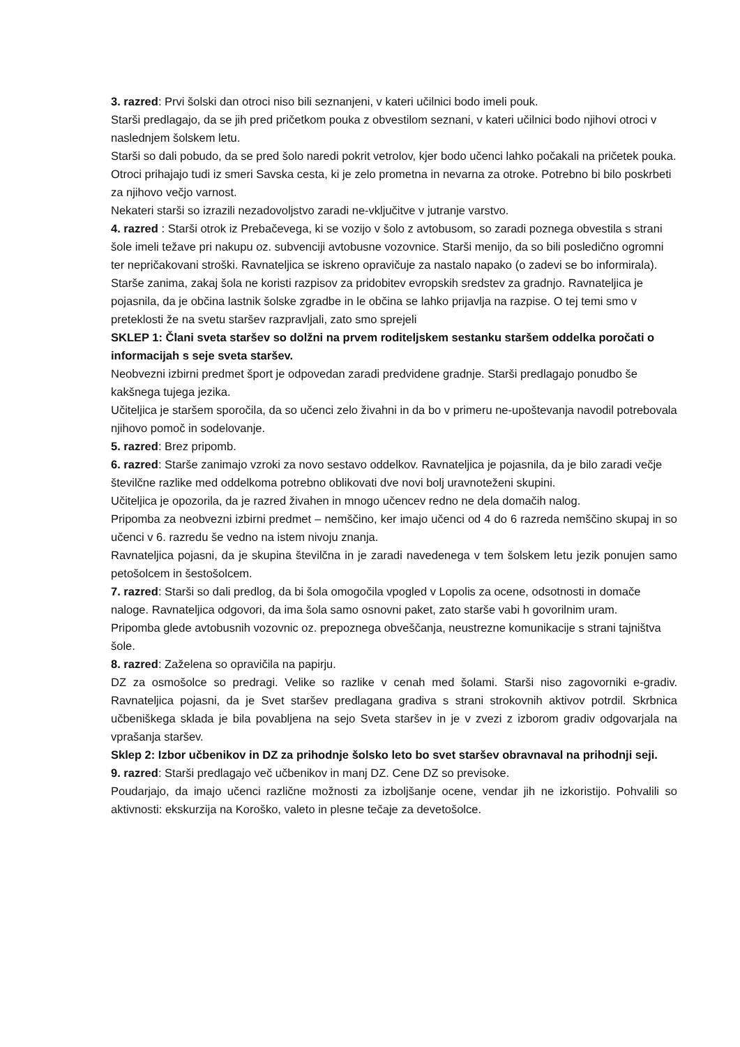3. razred: Prvi šolski dan otroci niso bili seznanjeni, v kateri učilnici bodo imeli pouk.
Starši predlagajo, da se jih pred pričetkom pouka z obvestilom seznani, v kateri učilnici bodo njihovi otroci v naslednjem šolskem letu.
Starši so dali pobudo, da se pred šolo naredi pokrit vetrolov, kjer bodo učenci lahko počakali na pričetek pouka.
Otroci prihajajo tudi iz smeri Savska cesta, ki je zelo prometna in nevarna za otroke. Potrebno bi bilo poskrbeti za njihovo večjo varnost.
Nekateri starši so izrazili nezadovoljstvo zaradi ne-vključitve v jutranje varstvo.
4. razred : Starši otrok iz Prebačevega, ki se vozijo v šolo z avtobusom, so zaradi poznega obvestila s strani šole imeli težave pri nakupu oz. subvenciji avtobusne vozovnice. Starši menijo, da so bili posledično ogromni ter nepričakovani stroški. Ravnateljica se iskreno opravičuje za nastalo napako (o zadevi se bo informirala).
Starše zanima, zakaj šola ne koristi razpisov za pridobitev evropskih sredstev za gradnjo. Ravnateljica je pojasnila, da je občina lastnik šolske zgradbe in le občina se lahko prijavlja na razpise. O tej temi smo v preteklosti že na svetu staršev razpravljali, zato smo sprejeli
SKLEP 1: Člani sveta staršev so dolžni na prvem roditeljskem sestanku staršem oddelka poročati o informacijah s seje sveta staršev.
Neobvezni izbirni predmet šport je odpovedan zaradi predvidene gradnje. Starši predlagajo ponudbo še kakšnega tujega jezika.
Učiteljica je staršem sporočila, da so učenci zelo živahni in da bo v primeru ne-upoštevanja navodil potrebovala njihovo pomoč in sodelovanje.
5. razred: Brez pripomb.
6. razred: Starše zanimajo vzroki za novo sestavo oddelkov. Ravnateljica je pojasnila, da je bilo zaradi večje številčne razlike med oddelkoma potrebno oblikovati dve novi bolj uravnoteženi skupini.
Učiteljica je opozorila, da je razred živahen in mnogo učencev redno ne dela domačih nalog.
Pripomba za neobvezni izbirni predmet – nemščino, ker imajo učenci od 4 do 6 razreda nemščino skupaj in so učenci v 6. razredu še vedno na istem nivoju znanja.
Ravnateljica pojasni, da je skupina številčna in je zaradi navedenega v tem šolskem letu jezik ponujen samo petošolcem in šestošolcem.
7. razred: Starši so dali predlog, da bi šola omogočila vpogled v Lopolis za ocene, odsotnosti in domače naloge. Ravnateljica odgovori, da ima šola samo osnovni paket, zato starše vabi h govorilnim uram.
Pripomba glede avtobusnih vozovnic oz. prepoznega obveščanja, neustrezne komunikacije s strani tajništva šole.
8. razred: Zaželena so opravičila na papirju.
DZ za osmošolce so predragi. Velike so razlike v cenah med šolami. Starši niso zagovorniki e-gradiv. Ravnateljica pojasni, da je Svet staršev predlagana gradiva s strani strokovnih aktivov potrdil. Skrbnica učbeniškega sklada je bila povabljena na sejo Sveta staršev in je v zvezi z izborom gradiv odgovarjala na vprašanja staršev.
Sklep 2: Izbor učbenikov in DZ za prihodnje šolsko leto bo svet staršev obravnaval na prihodnji seji.
9. razred: Starši predlagajo več učbenikov in manj DZ. Cene DZ so previsoke.
Poudarjajo, da imajo učenci različne možnosti za izboljšanje ocene, vendar jih ne izkoristijo. Pohvalili so aktivnosti: ekskurzija na Koroško, valeto in plesne tečaje za devetošolce.